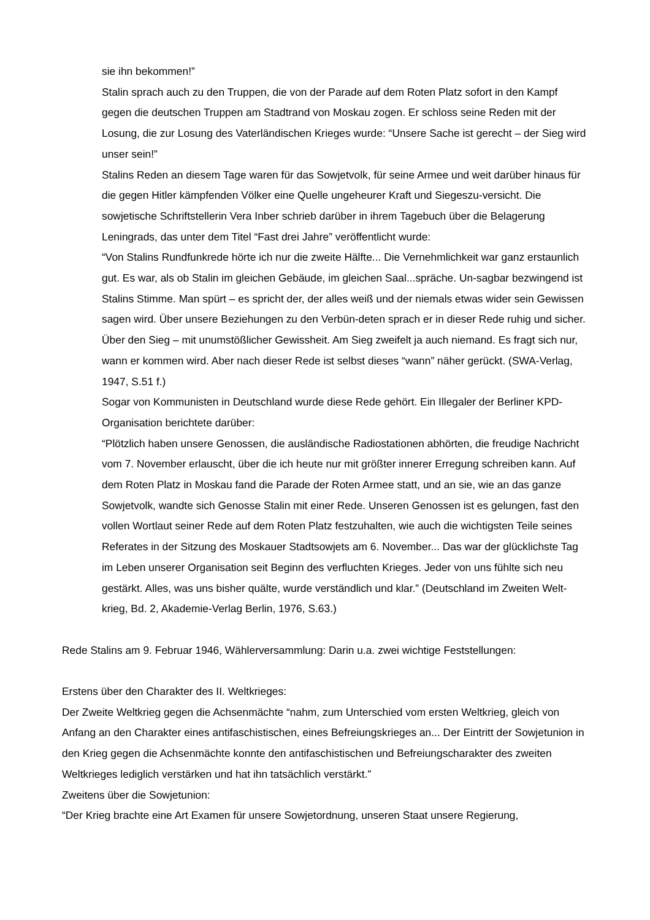sie ihn bekommen!”
Stalin sprach auch zu den Truppen, die von der Parade auf dem Roten Platz sofort in den Kampf gegen die deutschen Truppen am Stadtrand von Moskau zogen. Er schloss seine Reden mit der Losung, die zur Losung des Vaterländischen Krieges wurde: “Unsere Sache ist gerecht – der Sieg wird unser sein!”
Stalins Reden an diesem Tage waren für das Sowjetvolk, für seine Armee und weit darüber hinaus für die gegen Hitler kämpfenden Völker eine Quelle ungeheurer Kraft und Siegeszu-versicht. Die sowjetische Schriftstellerin Vera Inber schrieb darüber in ihrem Tagebuch über die Belagerung Leningrads, das unter dem Titel “Fast drei Jahre” veröffentlicht wurde:
“Von Stalins Rundfunkrede hörte ich nur die zweite Hälfte... Die Vernehmlichkeit war ganz erstaunlich gut. Es war, als ob Stalin im gleichen Gebäude, im gleichen Saal...spräche. Un-sagbar bezwingend ist Stalins Stimme. Man spürt – es spricht der, der alles weiß und der niemals etwas wider sein Gewissen sagen wird. Über unsere Beziehungen zu den Verbün-deten sprach er in dieser Rede ruhig und sicher. Über den Sieg – mit unumstößlicher Gewissheit. Am Sieg zweifelt ja auch niemand. Es fragt sich nur, wann er kommen wird. Aber nach dieser Rede ist selbst dieses “wann” näher gerückt. (SWA-Verlag, 1947, S.51 f.)
Sogar von Kommunisten in Deutschland wurde diese Rede gehört. Ein Illegaler der Berliner KPD-Organisation berichtete darüber:
“Plötzlich haben unsere Genossen, die ausländische Radiostationen abhörten, die freudige Nachricht vom 7. November erlauscht, über die ich heute nur mit größter innerer Erregung schreiben kann. Auf dem Roten Platz in Moskau fand die Parade der Roten Armee statt, und an sie, wie an das ganze Sowjetvolk, wandte sich Genosse Stalin mit einer Rede. Unseren Genossen ist es gelungen, fast den vollen Wortlaut seiner Rede auf dem Roten Platz festzuhalten, wie auch die wichtigsten Teile seines Referates in der Sitzung des Moskauer Stadtsowjets am 6. November... Das war der glücklichste Tag im Leben unserer Organisation seit Beginn des verfluchten Krieges. Jeder von uns fühlte sich neu gestärkt. Alles, was uns bisher quälte, wurde verständlich und klar.” (Deutschland im Zweiten Welt-krieg, Bd. 2, Akademie-Verlag Berlin, 1976, S.63.)
Rede Stalins am 9. Februar 1946, Wählerversammlung: Darin u.a. zwei wichtige Feststellungen:
Erstens über den Charakter des II. Weltkrieges:
Der Zweite Weltkrieg gegen die Achsenmächte “nahm, zum Unterschied vom ersten Weltkrieg, gleich von Anfang an den Charakter eines antifaschistischen, eines Befreiungskrieges an... Der Eintritt der Sowjetunion in den Krieg gegen die Achsenmächte konnte den antifaschistischen und Befreiungscharakter des zweiten Weltkrieges lediglich verstärken und hat ihn tatsächlich verstärkt.”
Zweitens über die Sowjetunion:
“Der Krieg brachte eine Art Examen für unsere Sowjetordnung, unseren Staat unsere Regierung,